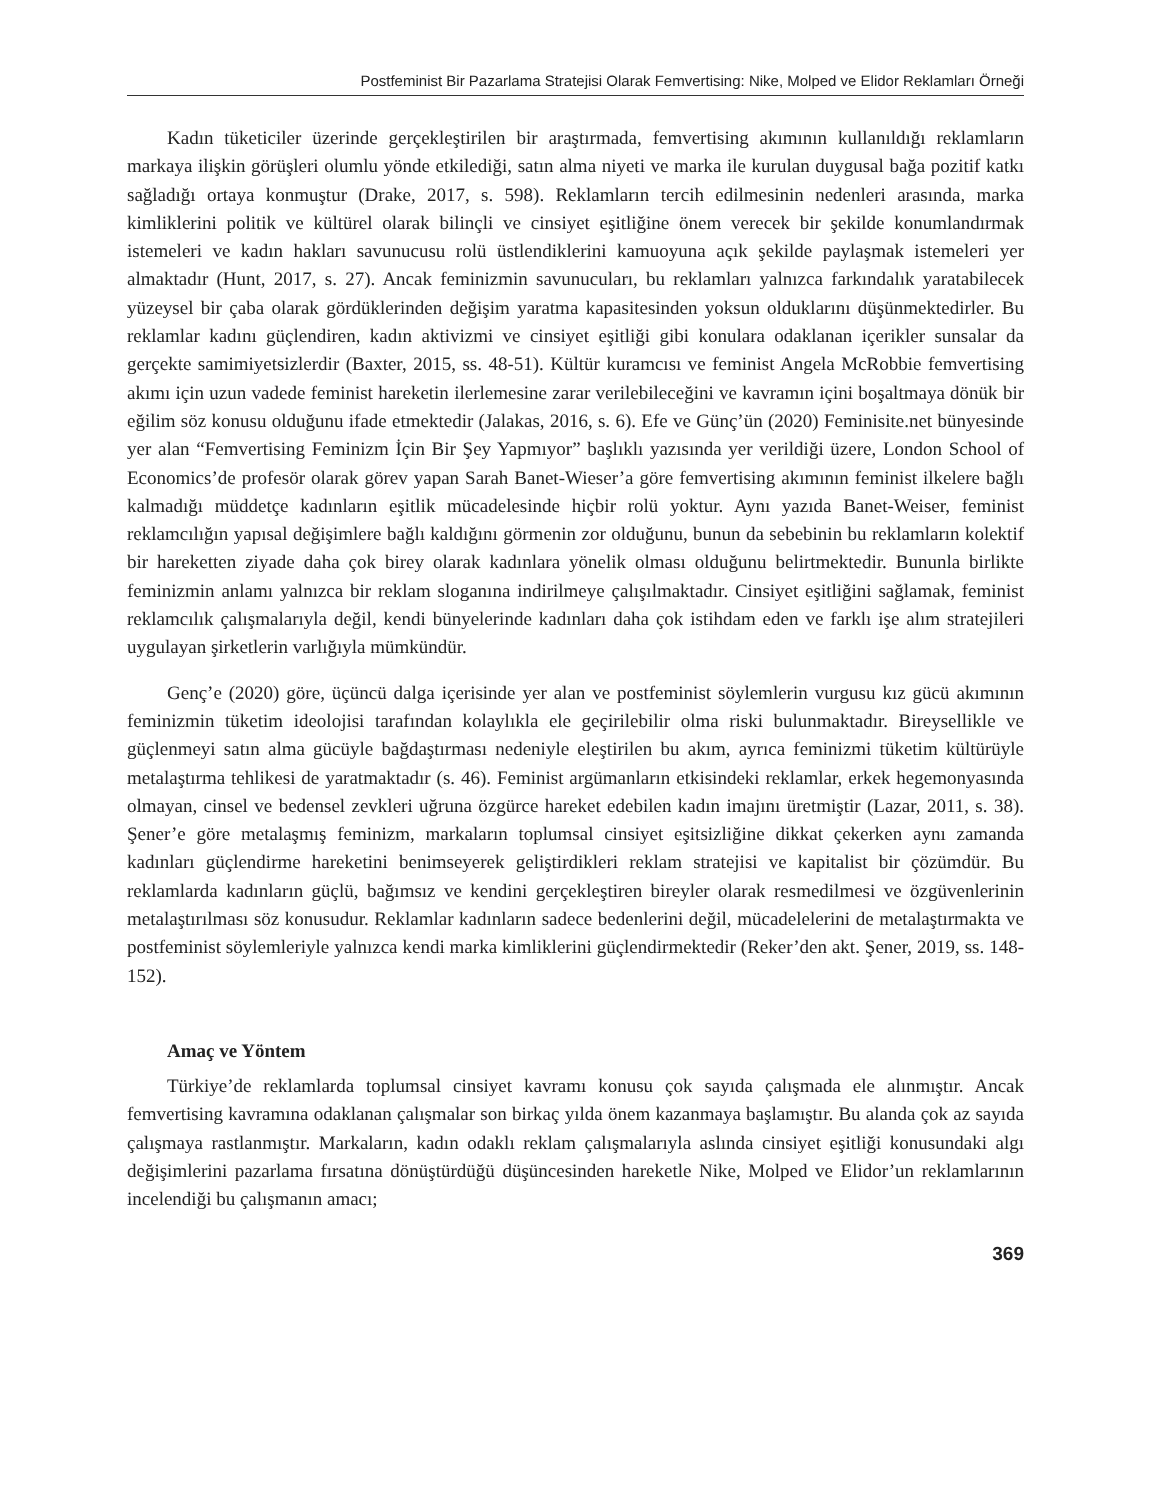Postfeminist Bir Pazarlama Stratejisi Olarak Femvertising: Nike, Molped ve Elidor Reklamları Örneği
Kadın tüketiciler üzerinde gerçekleştirilen bir araştırmada, femvertising akımının kullanıldığı reklamların markaya ilişkin görüşleri olumlu yönde etkilediği, satın alma niyeti ve marka ile kurulan duygusal bağa pozitif katkı sağladığı ortaya konmuştur (Drake, 2017, s. 598). Reklamların tercih edilmesinin nedenleri arasında, marka kimliklerini politik ve kültürel olarak bilinçli ve cinsiyet eşitliğine önem verecek bir şekilde konumlandırmak istemeleri ve kadın hakları savunucusu rolü üstlendiklerini kamuoyuna açık şekilde paylaşmak istemeleri yer almaktadır (Hunt, 2017, s. 27). Ancak feminizmin savunucuları, bu reklamları yalnızca farkındalık yaratabilecek yüzeysel bir çaba olarak gördüklerinden değişim yaratma kapasitesinden yoksun olduklarını düşünmektedirler. Bu reklamlar kadını güçlendiren, kadın aktivizmi ve cinsiyet eşitliği gibi konulara odaklanan içerikler sunsalar da gerçekte samimiyetsizlerdir (Baxter, 2015, ss. 48-51). Kültür kuramcısı ve feminist Angela McRobbie femvertising akımı için uzun vadede feminist hareketin ilerlemesine zarar verilebileceğini ve kavramın içini boşaltmaya dönük bir eğilim söz konusu olduğunu ifade etmektedir (Jalakas, 2016, s. 6). Efe ve Günç’ün (2020) Feminisite.net bünyesinde yer alan “Femvertising Feminizm İçin Bir Şey Yapmıyor” başlıklı yazısında yer verildiği üzere, London School of Economics’de profesör olarak görev yapan Sarah Banet-Wieser’a göre femvertising akımının feminist ilkelere bağlı kalmadığı müddetçe kadınların eşitlik mücadelesinde hiçbir rolü yoktur. Aynı yazıda Banet-Weiser, feminist reklamcılığın yapısal değişimlere bağlı kaldığını görmenin zor olduğunu, bunun da sebebinin bu reklamların kolektif bir hareketten ziyade daha çok birey olarak kadınlara yönelik olması olduğunu belirtmektedir. Bununla birlikte feminizmin anlamı yalnızca bir reklam sloganına indirilmeye çalışılmaktadır. Cinsiyet eşitliğini sağlamak, feminist reklamcılık çalışmalarıyla değil, kendi bünyelerinde kadınları daha çok istihdam eden ve farklı işe alım stratejileri uygulayan şirketlerin varlığıyla mümkündür.
Genç’e (2020) göre, üçüncü dalga içerisinde yer alan ve postfeminist söylemlerin vurgusu kız gücü akımının feminizmin tüketim ideolojisi tarafından kolaylıkla ele geçirilebilir olma riski bulunmaktadır. Bireysellikle ve güçlenmeyi satın alma gücüyle bağdaştırması nedeniyle eleştirilen bu akım, ayrıca feminizmi tüketim kültürüyle metalaştırma tehlikesi de yaratmaktadır (s. 46). Feminist argümanların etkisindeki reklamlar, erkek hegemonyasında olmayan, cinsel ve bedensel zevkleri uğruna özgürce hareket edebilen kadın imajını üretmiştir (Lazar, 2011, s. 38). Şener’e göre metalaşmış feminizm, markaların toplumsal cinsiyet eşitsizliğine dikkat çekerken aynı zamanda kadınları güçlendirme hareketini benimseyerek geliştirdikleri reklam stratejisi ve kapitalist bir çözümdür. Bu reklamlarda kadınların güçlü, bağımsız ve kendini gerçekleştiren bireyler olarak resmedilmesi ve özgüvenlerinin metalaştırılması söz konusudur. Reklamlar kadınların sadece bedenlerini değil, mücadelelerini de metalaştırmakta ve postfeminist söylemleriyle yalnızca kendi marka kimliklerini güçlendirmektedir (Reker’den akt. Şener, 2019, ss. 148-152).
Amaç ve Yöntem
Türkiye’de reklamlarda toplumsal cinsiyet kavramı konusu çok sayıda çalışmada ele alınmıştır. Ancak femvertising kavramına odaklanan çalışmalar son birkaç yılda önem kazanmaya başlamıştır. Bu alanda çok az sayıda çalışmaya rastlanmıştır. Markaların, kadın odaklı reklam çalışmalarıyla aslında cinsiyet eşitliği konusundaki algı değişimlerini pazarlama fırsatına dönüştürdüğü düşüncesinden hareketle Nike, Molped ve Elidor’un reklamlarının incelendiği bu çalışmanın amacı;
369